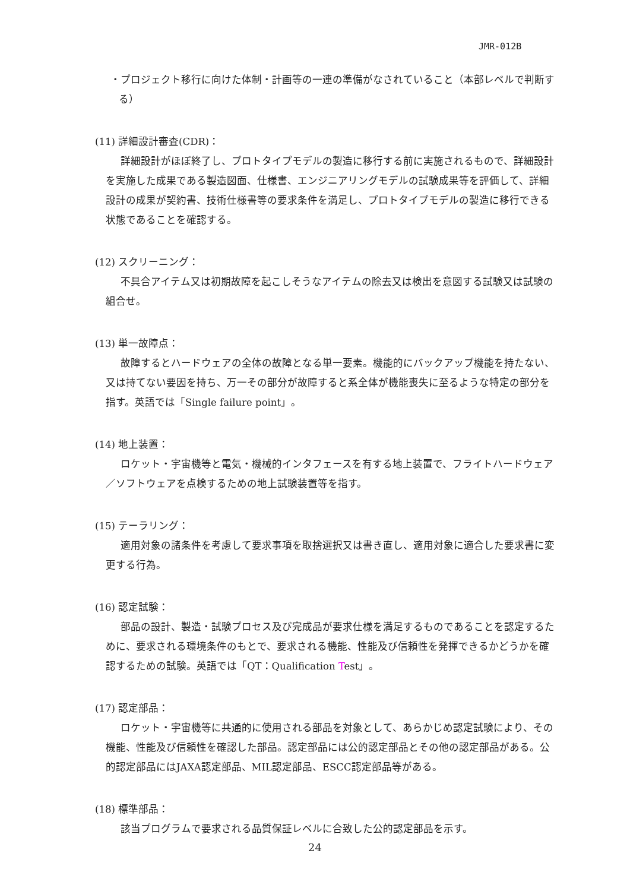JMR-012B
・プロジェクト移行に向けた体制・計画等の一連の準備がなされていること（本部レベルで判断する）
(11) 詳細設計審査(CDR)：
詳細設計がほぼ終了し、プロトタイプモデルの製造に移行する前に実施されるもので、詳細設計を実施した成果である製造図面、仕様書、エンジニアリングモデルの試験成果等を評価して、詳細設計の成果が契約書、技術仕様書等の要求条件を満足し、プロトタイプモデルの製造に移行できる状態であることを確認する。
(12) スクリーニング：
不具合アイテム又は初期故障を起こしそうなアイテムの除去又は検出を意図する試験又は試験の組合せ。
(13) 単一故障点：
故障するとハードウェアの全体の故障となる単一要素。機能的にバックアップ機能を持たない、又は持てない要因を持ち、万一その部分が故障すると系全体が機能喪失に至るような特定の部分を指す。英語では「Single failure point」。
(14) 地上装置：
ロケット・宇宙機等と電気・機械的インタフェースを有する地上装置で、フライトハードウェア／ソフトウェアを点検するための地上試験装置等を指す。
(15) テーラリング：
適用対象の諸条件を考慮して要求事項を取捨選択又は書き直し、適用対象に適合した要求書に変更する行為。
(16) 認定試験：
部品の設計、製造・試験プロセス及び完成品が要求仕様を満足するものであることを認定するために、要求される環境条件のもとで、要求される機能、性能及び信頼性を発揮できるかどうかを確認するための試験。英語では「QT：Qualification Test」。
(17) 認定部品：
ロケット・宇宙機等に共通的に使用される部品を対象として、あらかじめ認定試験により、その機能、性能及び信頼性を確認した部品。認定部品には公的認定部品とその他の認定部品がある。公的認定部品にはJAXA認定部品、MIL認定部品、ESCC認定部品等がある。
(18) 標準部品：
該当プログラムで要求される品質保証レベルに合致した公的認定部品を示す。
24